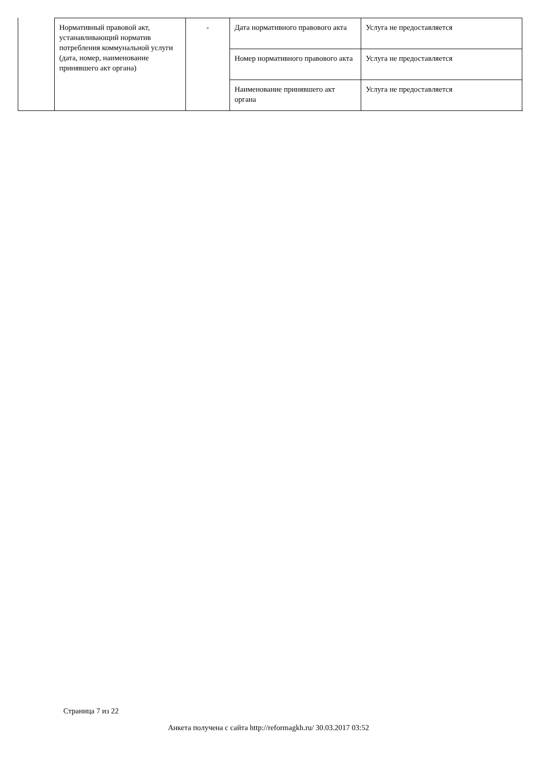| Нормативный правовой акт, устанавливающий норматив потребления коммунальной услуги (дата, номер, наименование принявшего акт органа) | - | Дата нормативного правового акта | Услуга не предоставляется |
| | | Номер нормативного правового акта | Услуга не предоставляется |
| | | Наименование принявшего акт органа | Услуга не предоставляется |
Страница 7 из 22
Анкета получена с сайта http://reformagkh.ru/ 30.03.2017 03:52